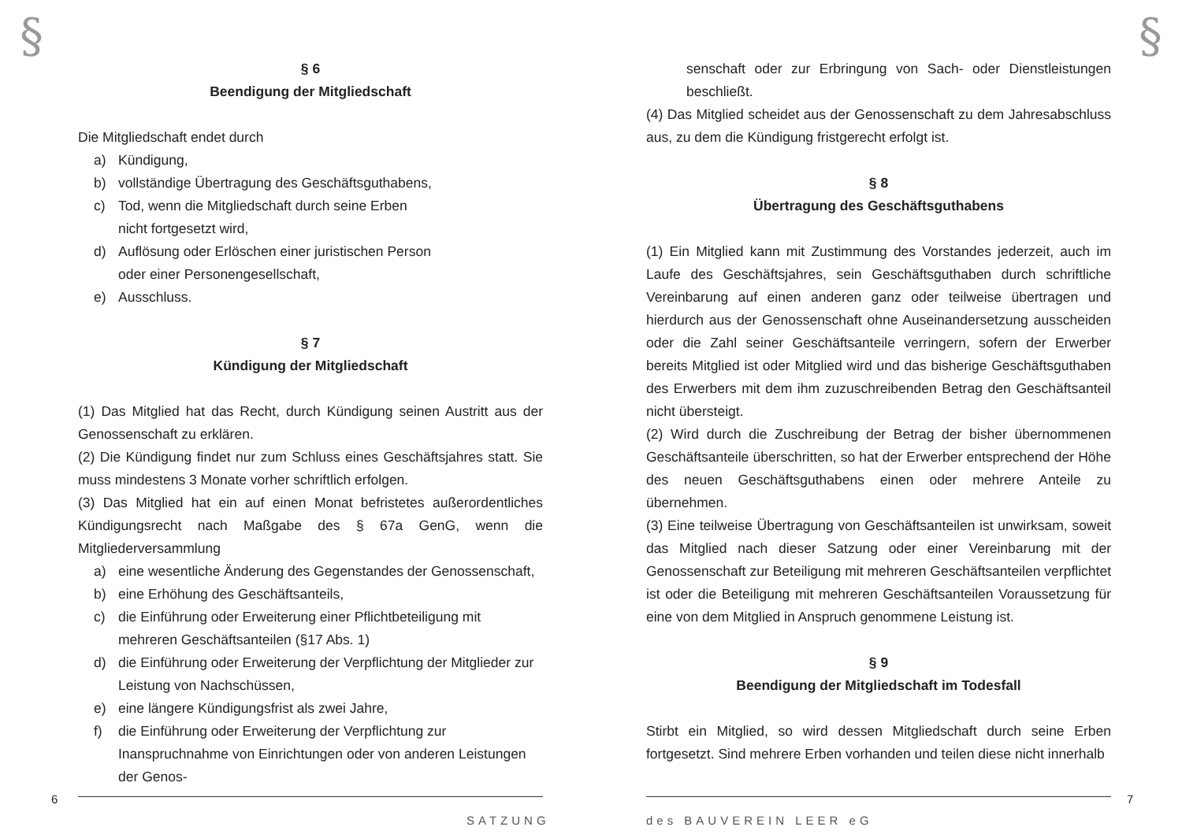§
§ 6
Beendigung der Mitgliedschaft
Die Mitgliedschaft endet durch
a) Kündigung,
b) vollständige Übertragung des Geschäftsguthabens,
c) Tod, wenn die Mitgliedschaft durch seine Erben
nicht fortgesetzt wird,
d) Auflösung oder Erlöschen einer juristischen Person
oder einer Personengesellschaft,
e) Ausschluss.
§ 7
Kündigung der Mitgliedschaft
(1) Das Mitglied hat das Recht, durch Kündigung seinen Austritt aus der Genossenschaft zu erklären.
(2) Die Kündigung findet nur zum Schluss eines Geschäftsjahres statt. Sie muss mindestens 3 Monate vorher schriftlich erfolgen.
(3) Das Mitglied hat ein auf einen Monat befristetes außerordentliches Kündigungsrecht nach Maßgabe des § 67a GenG, wenn die Mitgliederversammlung
a) eine wesentliche Änderung des Gegenstandes der Genossenschaft,
b) eine Erhöhung des Geschäftsanteils,
c) die Einführung oder Erweiterung einer Pflichtbeteiligung mit mehreren Geschäftsanteilen (§17 Abs. 1)
d) die Einführung oder Erweiterung der Verpflichtung der Mitglieder zur Leistung von Nachschüssen,
e) eine längere Kündigungsfrist als zwei Jahre,
f) die Einführung oder Erweiterung der Verpflichtung zur Inanspruchnahme von Einrichtungen oder von anderen Leistungen der Genos-
6
SATZUNG
§
senschaft oder zur Erbringung von Sach- oder Dienstleistungen beschließt.
(4) Das Mitglied scheidet aus der Genossenschaft zu dem Jahresabschluss aus, zu dem die Kündigung fristgerecht erfolgt ist.
§ 8
Übertragung des Geschäftsguthabens
(1) Ein Mitglied kann mit Zustimmung des Vorstandes jederzeit, auch im Laufe des Geschäftsjahres, sein Geschäftsguthaben durch schriftliche Vereinbarung auf einen anderen ganz oder teilweise übertragen und hierdurch aus der Genossenschaft ohne Auseinandersetzung ausscheiden oder die Zahl seiner Geschäftsanteile verringern, sofern der Erwerber bereits Mitglied ist oder Mitglied wird und das bisherige Geschäftsguthaben des Erwerbers mit dem ihm zuzuschreibenden Betrag den Geschäftsanteil nicht übersteigt.
(2) Wird durch die Zuschreibung der Betrag der bisher übernommenen Geschäftsanteile überschritten, so hat der Erwerber entsprechend der Höhe des neuen Geschäftsguthabens einen oder mehrere Anteile zu übernehmen.
(3) Eine teilweise Übertragung von Geschäftsanteilen ist unwirksam, soweit das Mitglied nach dieser Satzung oder einer Vereinbarung mit der Genossenschaft zur Beteiligung mit mehreren Geschäftsanteilen verpflichtet ist oder die Beteiligung mit mehreren Geschäftsanteilen Voraussetzung für eine von dem Mitglied in Anspruch genommene Leistung ist.
§ 9
Beendigung der Mitgliedschaft im Todesfall
Stirbt ein Mitglied, so wird dessen Mitgliedschaft durch seine Erben fortgesetzt. Sind mehrere Erben vorhanden und teilen diese nicht innerhalb
7
des BAUVEREIN LEER eG